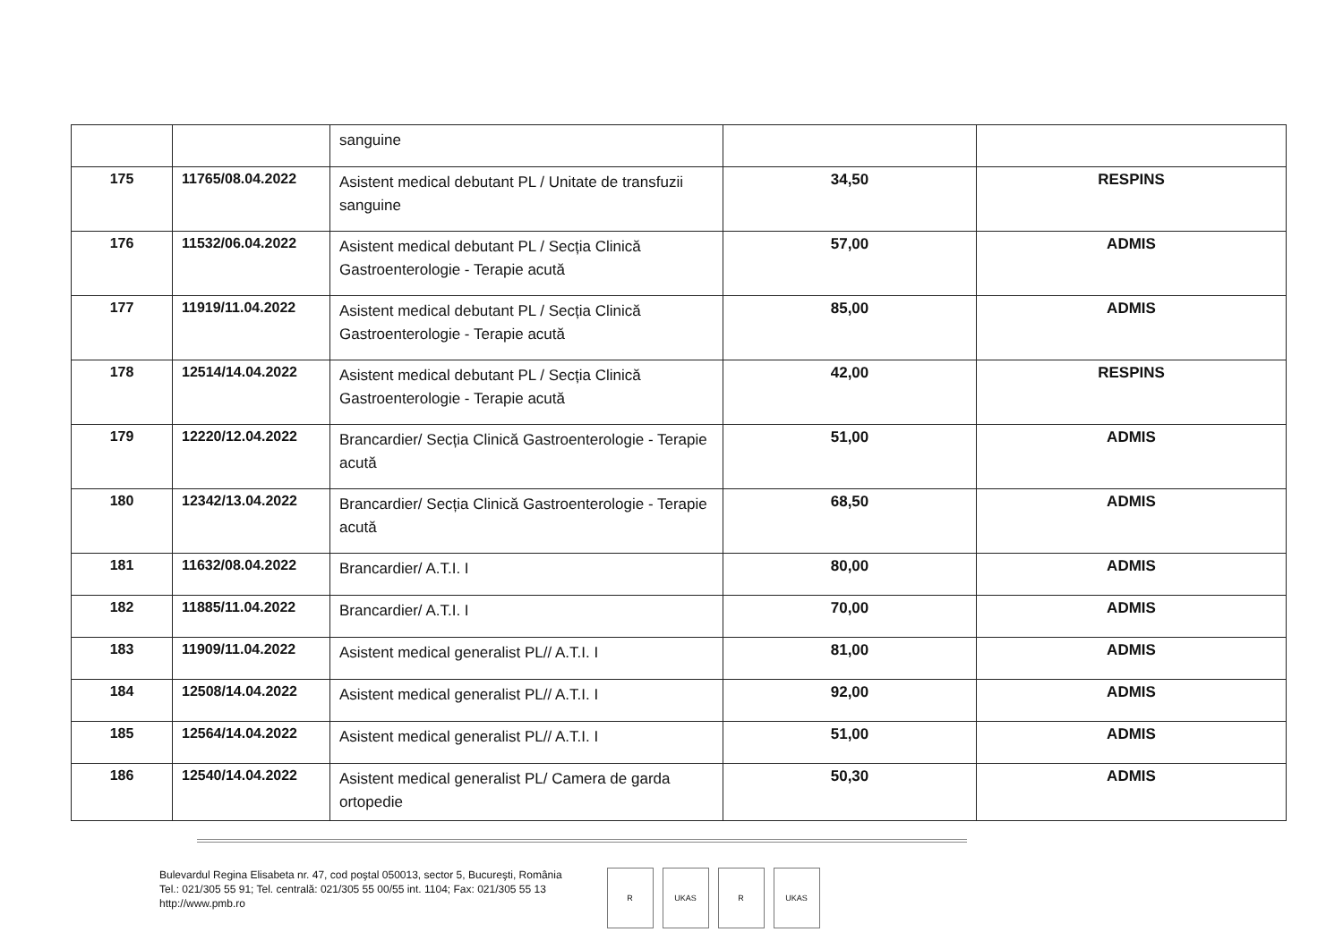| | | sanguine | | |
| 175 | 11765/08.04.2022 | Asistent medical debutant PL / Unitate de transfuzii sanguine | 34,50 | RESPINS |
| 176 | 11532/06.04.2022 | Asistent medical debutant PL / Secția Clinică Gastroenterologie - Terapie acută | 57,00 | ADMIS |
| 177 | 11919/11.04.2022 | Asistent medical debutant PL / Secția Clinică Gastroenterologie - Terapie acută | 85,00 | ADMIS |
| 178 | 12514/14.04.2022 | Asistent medical debutant PL / Secția Clinică Gastroenterologie - Terapie acută | 42,00 | RESPINS |
| 179 | 12220/12.04.2022 | Brancardier/ Secția Clinică Gastroenterologie - Terapie acută | 51,00 | ADMIS |
| 180 | 12342/13.04.2022 | Brancardier/ Secția Clinică Gastroenterologie - Terapie acută | 68,50 | ADMIS |
| 181 | 11632/08.04.2022 | Brancardier/ A.T.I. I | 80,00 | ADMIS |
| 182 | 11885/11.04.2022 | Brancardier/ A.T.I. I | 70,00 | ADMIS |
| 183 | 11909/11.04.2022 | Asistent medical generalist PL// A.T.I. I | 81,00 | ADMIS |
| 184 | 12508/14.04.2022 | Asistent medical generalist PL// A.T.I. I | 92,00 | ADMIS |
| 185 | 12564/14.04.2022 | Asistent medical generalist PL// A.T.I. I | 51,00 | ADMIS |
| 186 | 12540/14.04.2022 | Asistent medical generalist PL/ Camera de garda ortopedie | 50,30 | ADMIS |
Bulevardul Regina Elisabeta nr. 47, cod poştal 050013, sector 5, Bucureşti, România
Tel.: 021/305 55 91; Tel. centrală: 021/305 55 00/55 int. 1104; Fax: 021/305 55 13
http://www.pmb.ro
R UKAS R UKAS